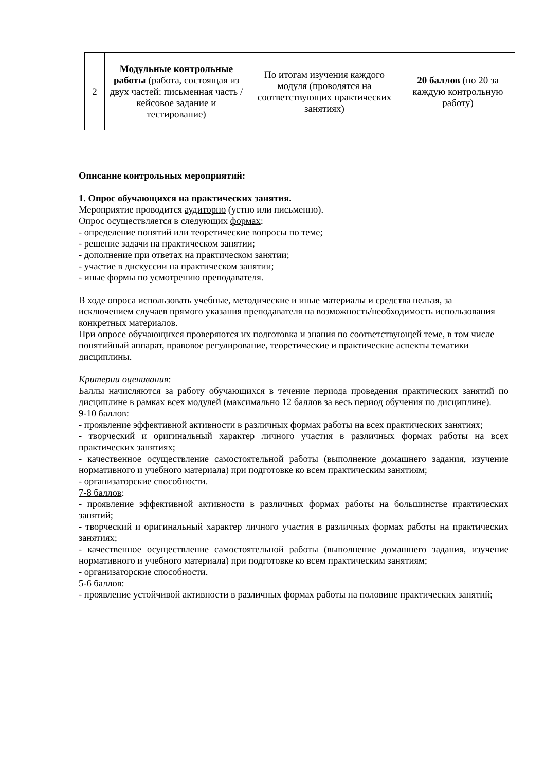| 2 | Модульные контрольные работы (работа, состоящая из двух частей: письменная часть / кейсовое задание и тестирование) | По итогам изучения каждого модуля (проводятся на соответствующих практических занятиях) | 20 баллов (по 20 за каждую контрольную работу) |
Описание контрольных мероприятий:
1. Опрос обучающихся на практических занятия.
Мероприятие проводится аудиторно (устно или письменно).
Опрос осуществляется в следующих формах:
- определение понятий или теоретические вопросы по теме;
- решение задачи на практическом занятии;
- дополнение при ответах на практическом занятии;
- участие в дискуссии на практическом занятии;
- иные формы по усмотрению преподавателя.
В ходе опроса использовать учебные, методические и иные материалы и средства нельзя, за исключением случаев прямого указания преподавателя на возможность/необходимость использования конкретных материалов.
При опросе обучающихся проверяются их подготовка и знания по соответствующей теме, в том числе понятийный аппарат, правовое регулирование, теоретические и практические аспекты тематики дисциплины.
Критерии оценивания:
Баллы начисляются за работу обучающихся в течение периода проведения практических занятий по дисциплине в рамках всех модулей (максимально 12 баллов за весь период обучения по дисциплине).
9-10 баллов:
- проявление эффективной активности в различных формах работы на всех практических занятиях;
- творческий и оригинальный характер личного участия в различных формах работы на всех практических занятиях;
- качественное осуществление самостоятельной работы (выполнение домашнего задания, изучение нормативного и учебного материала) при подготовке ко всем практическим занятиям;
- организаторские способности.
7-8 баллов:
- проявление эффективной активности в различных формах работы на большинстве практических занятий;
- творческий и оригинальный характер личного участия в различных формах работы на практических занятиях;
- качественное осуществление самостоятельной работы (выполнение домашнего задания, изучение нормативного и учебного материала) при подготовке ко всем практическим занятиям;
- организаторские способности.
5-6 баллов:
- проявление устойчивой активности в различных формах работы на половине практических занятий;